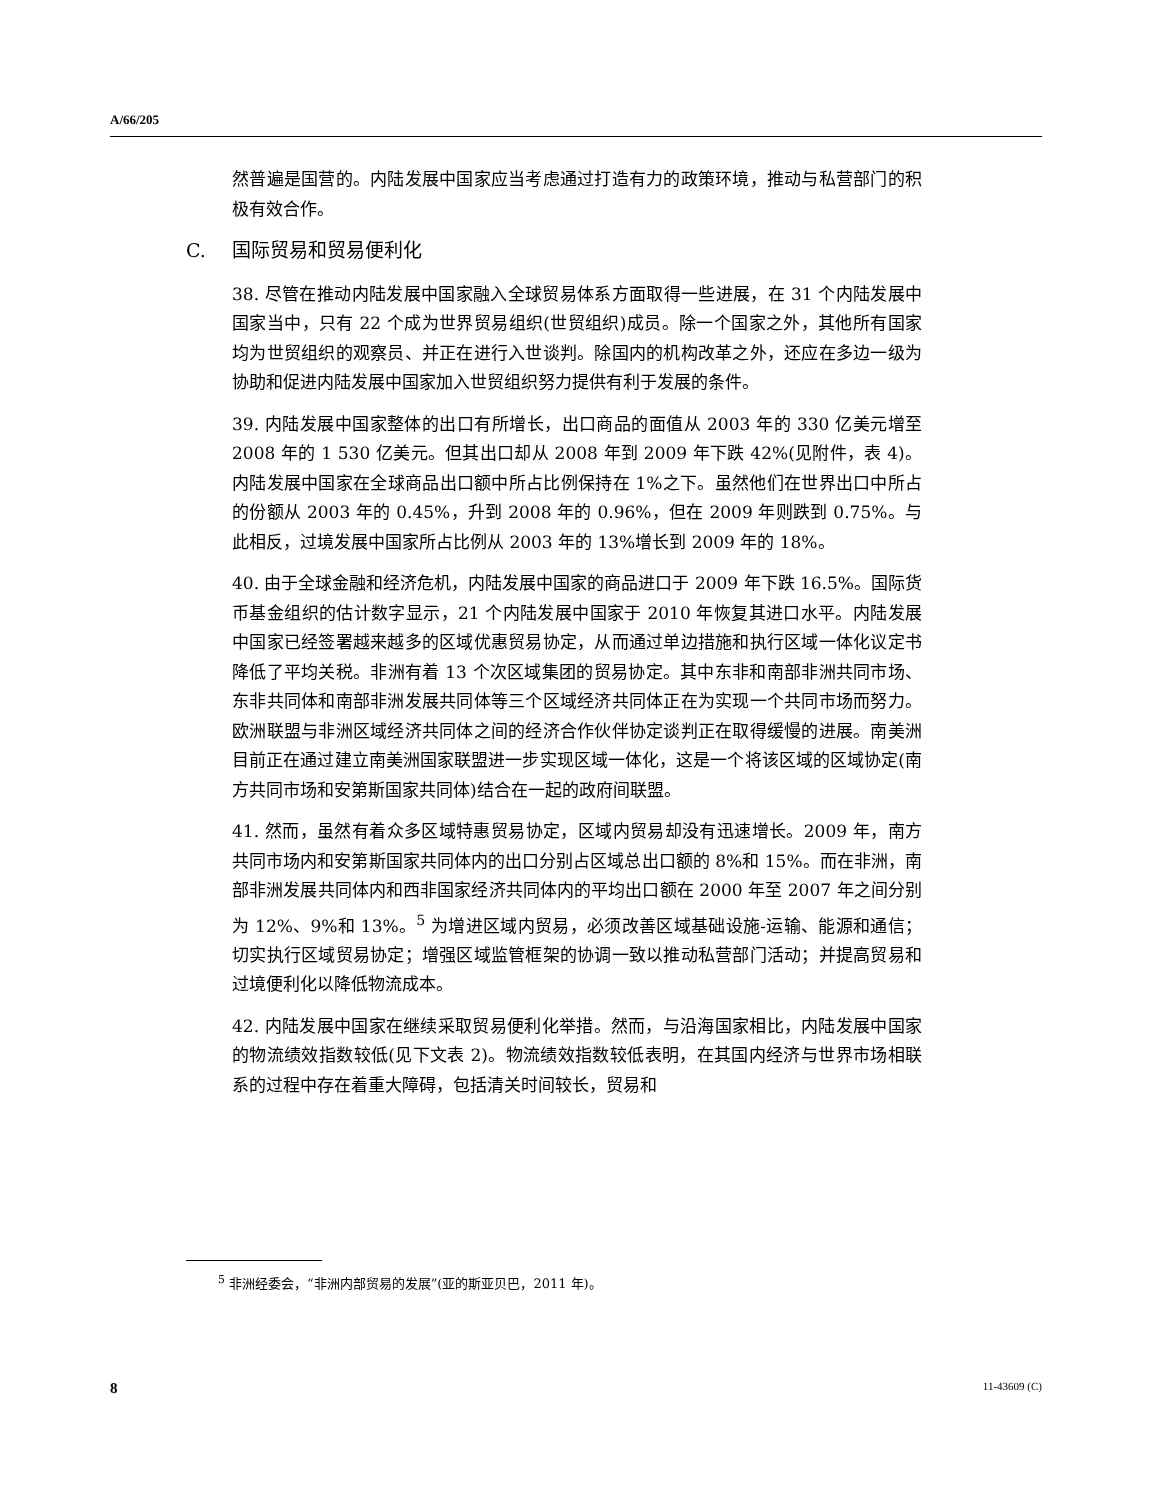A/66/205
然普遍是国营的。内陆发展中国家应当考虑通过打造有力的政策环境，推动与私营部门的积极有效合作。
C. 国际贸易和贸易便利化
38. 尽管在推动内陆发展中国家融入全球贸易体系方面取得一些进展，在 31 个内陆发展中国家当中，只有 22 个成为世界贸易组织(世贸组织)成员。除一个国家之外，其他所有国家均为世贸组织的观察员、并正在进行入世谈判。除国内的机构改革之外，还应在多边一级为协助和促进内陆发展中国家加入世贸组织努力提供有利于发展的条件。
39. 内陆发展中国家整体的出口有所增长，出口商品的面值从 2003 年的 330 亿美元增至 2008 年的 1 530 亿美元。但其出口却从 2008 年到 2009 年下跌 42%(见附件，表 4)。内陆发展中国家在全球商品出口额中所占比例保持在 1%之下。虽然他们在世界出口中所占的份额从 2003 年的 0.45%，升到 2008 年的 0.96%，但在 2009 年则跌到 0.75%。与此相反，过境发展中国家所占比例从 2003 年的 13%增长到 2009 年的 18%。
40. 由于全球金融和经济危机，内陆发展中国家的商品进口于 2009 年下跌 16.5%。国际货币基金组织的估计数字显示，21 个内陆发展中国家于 2010 年恢复其进口水平。内陆发展中国家已经签署越来越多的区域优惠贸易协定，从而通过单边措施和执行区域一体化议定书降低了平均关税。非洲有着 13 个次区域集团的贸易协定。其中东非和南部非洲共同市场、东非共同体和南部非洲发展共同体等三个区域经济共同体正在为实现一个共同市场而努力。欧洲联盟与非洲区域经济共同体之间的经济合作伙伴协定谈判正在取得缓慢的进展。南美洲目前正在通过建立南美洲国家联盟进一步实现区域一体化，这是一个将该区域的区域协定(南方共同市场和安第斯国家共同体)结合在一起的政府间联盟。
41. 然而，虽然有着众多区域特惠贸易协定，区域内贸易却没有迅速增长。2009 年，南方共同市场内和安第斯国家共同体内的出口分别占区域总出口额的 8%和 15%。而在非洲，南部非洲发展共同体内和西非国家经济共同体内的平均出口额在 2000 年至 2007 年之间分别为 12%、9%和 13%。<sup>5</sup> 为增进区域内贸易，必须改善区域基础设施-运输、能源和通信；切实执行区域贸易协定；增强区域监管框架的协调一致以推动私营部门活动；并提高贸易和过境便利化以降低物流成本。
42. 内陆发展中国家在继续采取贸易便利化举措。然而，与沿海国家相比，内陆发展中国家的物流绩效指数较低(见下文表 2)。物流绩效指数较低表明，在其国内经济与世界市场相联系的过程中存在着重大障碍，包括清关时间较长，贸易和
<sup>5</sup> 非洲经委会，“非洲内部贸易的发展”(亚的斯亚贝巴，2011 年)。
8 11-43609 (C)